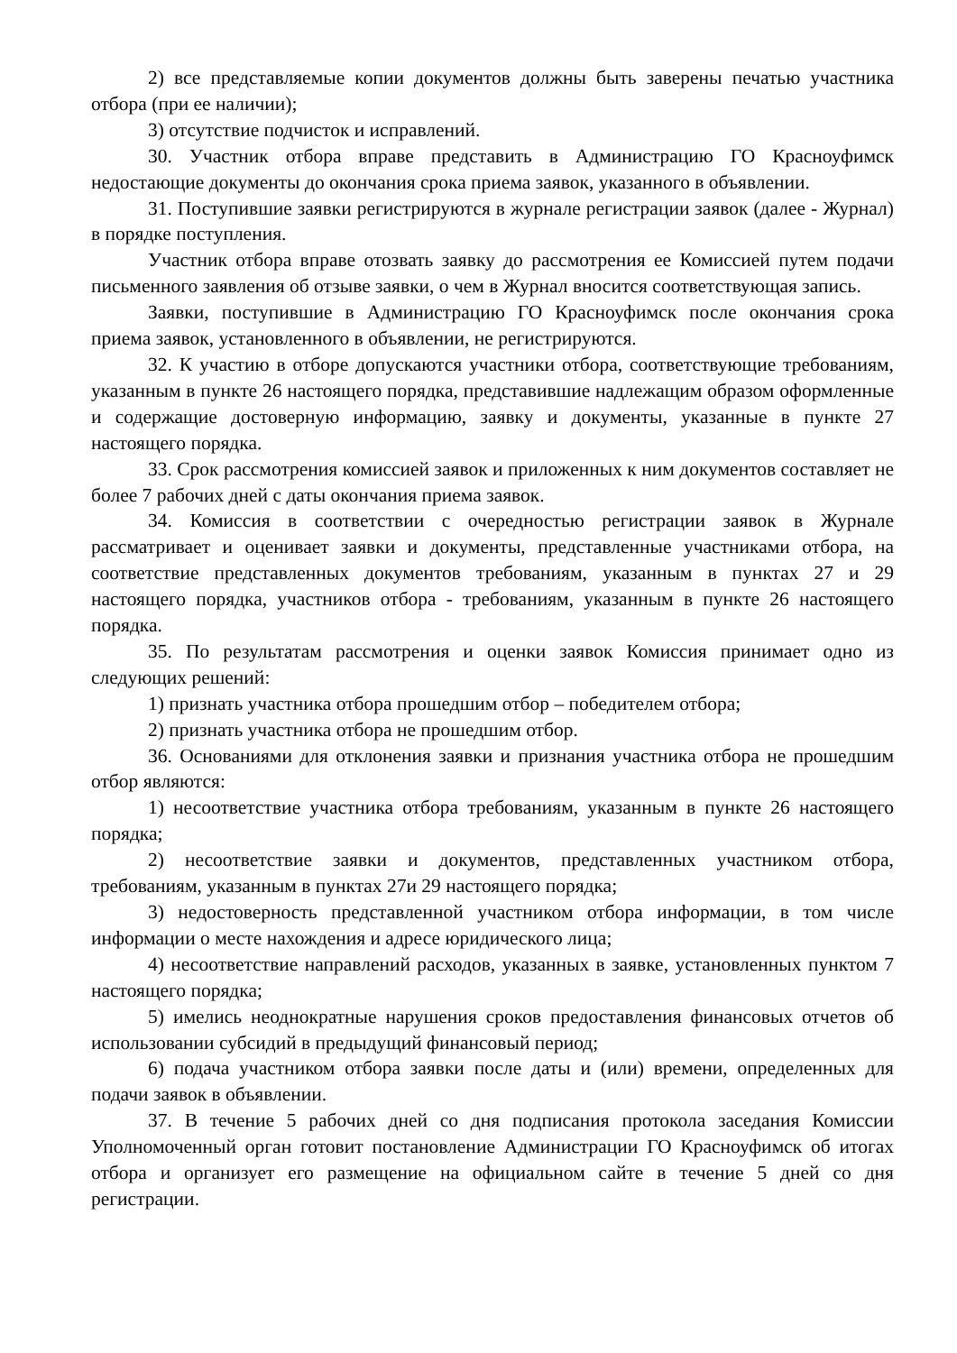2) все представляемые копии документов должны быть заверены печатью участника отбора (при ее наличии);
3) отсутствие подчисток и исправлений.
30. Участник отбора вправе представить в Администрацию ГО Красноуфимск недостающие документы до окончания срока приема заявок, указанного в объявлении.
31. Поступившие заявки регистрируются в журнале регистрации заявок (далее - Журнал) в порядке поступления.
Участник отбора вправе отозвать заявку до рассмотрения ее Комиссией путем подачи письменного заявления об отзыве заявки, о чем в Журнал вносится соответствующая запись.
Заявки, поступившие в Администрацию ГО Красноуфимск после окончания срока приема заявок, установленного в объявлении, не регистрируются.
32. К участию в отборе допускаются участники отбора, соответствующие требованиям, указанным в пункте 26 настоящего порядка, представившие надлежащим образом оформленные и содержащие достоверную информацию, заявку и документы, указанные в пункте 27 настоящего порядка.
33. Срок рассмотрения комиссией заявок и приложенных к ним документов составляет не более 7 рабочих дней с даты окончания приема заявок.
34. Комиссия в соответствии с очередностью регистрации заявок в Журнале рассматривает и оценивает заявки и документы, представленные участниками отбора, на соответствие представленных документов требованиям, указанным в пунктах 27 и 29 настоящего порядка, участников отбора - требованиям, указанным в пункте 26 настоящего порядка.
35. По результатам рассмотрения и оценки заявок Комиссия принимает одно из следующих решений:
1) признать участника отбора прошедшим отбор – победителем отбора;
2) признать участника отбора не прошедшим отбор.
36. Основаниями для отклонения заявки и признания участника отбора не прошедшим отбор являются:
1) несоответствие участника отбора требованиям, указанным в пункте 26 настоящего порядка;
2) несоответствие заявки и документов, представленных участником отбора, требованиям, указанным в пунктах 27и 29 настоящего порядка;
3) недостоверность представленной участником отбора информации, в том числе информации о месте нахождения и адресе юридического лица;
4) несоответствие направлений расходов, указанных в заявке, установленных пунктом 7 настоящего порядка;
5) имелись неоднократные нарушения сроков предоставления финансовых отчетов об использовании субсидий в предыдущий финансовый период;
6) подача участником отбора заявки после даты и (или) времени, определенных для подачи заявок в объявлении.
37. В течение 5 рабочих дней со дня подписания протокола заседания Комиссии Уполномоченный орган готовит постановление Администрации ГО Красноуфимск об итогах отбора и организует его размещение на официальном сайте в течение 5 дней со дня регистрации.